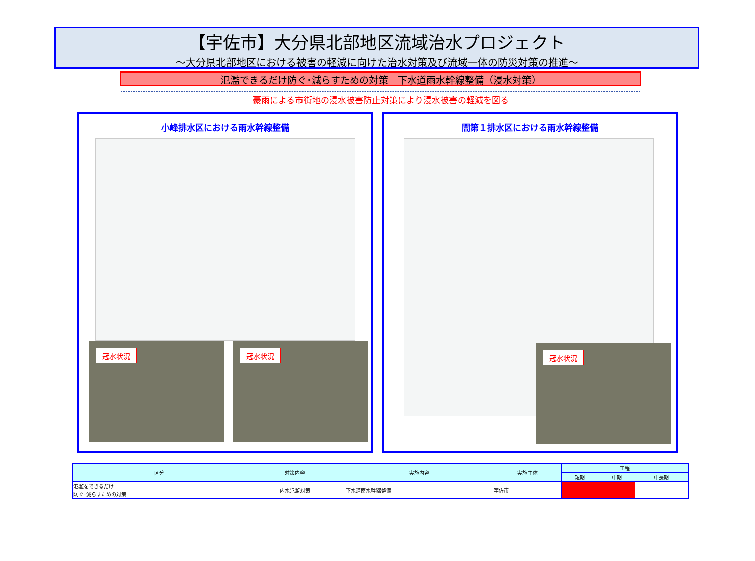【宇佐市】大分県北部地区流域治水プロジェクト
～大分県北部地区における被害の軽減に向けた治水対策及び流域一体の防災対策の推進～
氾濫できるだけ防ぐ･減らすための対策　下水道雨水幹線整備（浸水対策）
豪雨による市街地の浸水被害防止対策により浸水被害の軽減を図る
小峰排水区における雨水幹線整備
冠水状況
冠水状況
闇第１排水区における雨水幹線整備
冠水状況
| 区分 | 対策内容 | 実施内容 | 実施主体 | 工程 | | |
| --- | --- | --- | --- | --- | --- | --- |
| | | | | 短期 | 中期 | 中長期 |
| 氾濫をできるだけ 防ぐ･減らすための対策 | 内水氾濫対策 | 下水道雨水幹線整備 | 宇佐市 | | | |